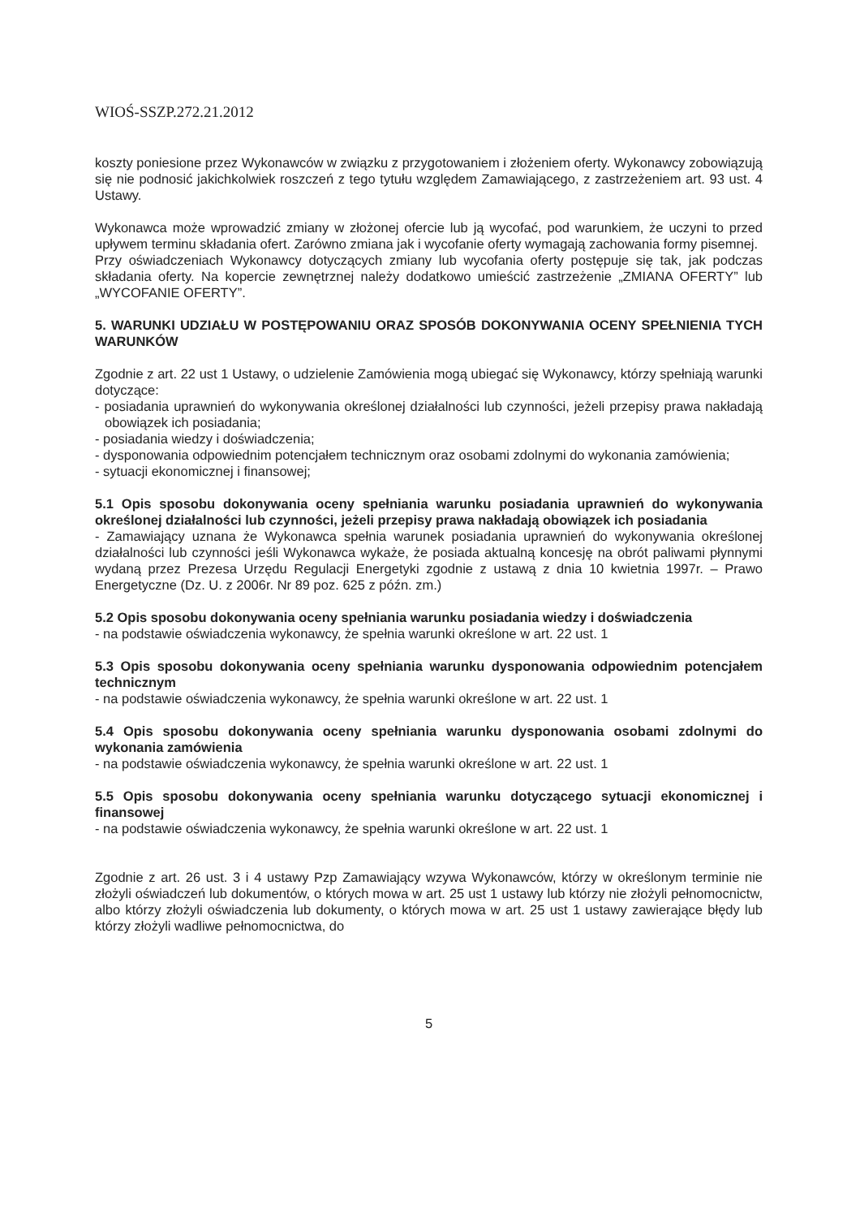WIOŚ-SSZP.272.21.2012
koszty poniesione przez Wykonawców w związku z przygotowaniem i złożeniem oferty. Wykonawcy zobowiązują się nie podnosić jakichkolwiek roszczeń z tego tytułu względem Zamawiającego, z zastrzeżeniem art. 93 ust. 4 Ustawy.
Wykonawca może wprowadzić zmiany w złożonej ofercie lub ją wycofać, pod warunkiem, że uczyni to przed upływem terminu składania ofert. Zarówno zmiana jak i wycofanie oferty wymagają zachowania formy pisemnej.
Przy oświadczeniach Wykonawcy dotyczących zmiany lub wycofania oferty postępuje się tak, jak podczas składania oferty. Na kopercie zewnętrznej należy dodatkowo umieścić zastrzeżenie „ZMIANA OFERTY” lub „WYCOFANIE OFERTY”.
5. WARUNKI UDZIAŁU W POSTĘPOWANIU ORAZ SPOSÓB DOKONYWANIA OCENY SPEŁNIENIA TYCH WARUNKÓW
Zgodnie z art. 22 ust 1 Ustawy, o udzielenie Zamówienia mogą ubiegać się Wykonawcy, którzy spełniają warunki dotyczące:
- posiadania uprawnień do wykonywania określonej działalności lub czynności, jeżeli przepisy prawa nakładają obowiązek ich posiadania;
- posiadania wiedzy i doświadczenia;
- dysponowania odpowiednim potencjałem technicznym oraz osobami zdolnymi do wykonania zamówienia;
- sytuacji ekonomicznej i finansowej;
5.1 Opis sposobu dokonywania oceny spełniania warunku posiadania uprawnień do wykonywania określonej działalności lub czynności, jeżeli przepisy prawa nakładają obowiązek ich posiadania
- Zamawiający uznana że Wykonawca spełnia warunek posiadania uprawnień do wykonywania określonej działalności lub czynności jeśli Wykonawca wykaże, że posiada aktualną koncesję na obrót paliwami płynnymi wydaną przez Prezesa Urzędu Regulacji Energetyki zgodnie z ustawą z dnia 10 kwietnia 1997r. – Prawo Energetyczne (Dz. U. z 2006r. Nr 89 poz. 625 z późn. zm.)
5.2 Opis sposobu dokonywania oceny spełniania warunku posiadania wiedzy i doświadczenia
- na podstawie oświadczenia wykonawcy, że spełnia warunki określone w art. 22 ust. 1
5.3 Opis sposobu dokonywania oceny spełniania warunku dysponowania odpowiednim potencjałem technicznym
- na podstawie oświadczenia wykonawcy, że spełnia warunki określone w art. 22 ust. 1
5.4 Opis sposobu dokonywania oceny spełniania warunku dysponowania osobami zdolnymi do wykonania zamówienia
- na podstawie oświadczenia wykonawcy, że spełnia warunki określone w art. 22 ust. 1
5.5 Opis sposobu dokonywania oceny spełniania warunku dotyczącego sytuacji ekonomicznej i finansowej
- na podstawie oświadczenia wykonawcy, że spełnia warunki określone w art. 22 ust. 1
Zgodnie z art. 26 ust. 3 i 4 ustawy Pzp Zamawiający wzywa Wykonawców, którzy w określonym terminie nie złożyli oświadczeń lub dokumentów, o których mowa w art. 25 ust 1 ustawy lub którzy nie złożyli pełnomocnictw, albo którzy złożyli oświadczenia lub dokumenty, o których mowa w art. 25 ust 1 ustawy zawierające błędy lub którzy złożyli wadliwe pełnomocnictwa, do
5